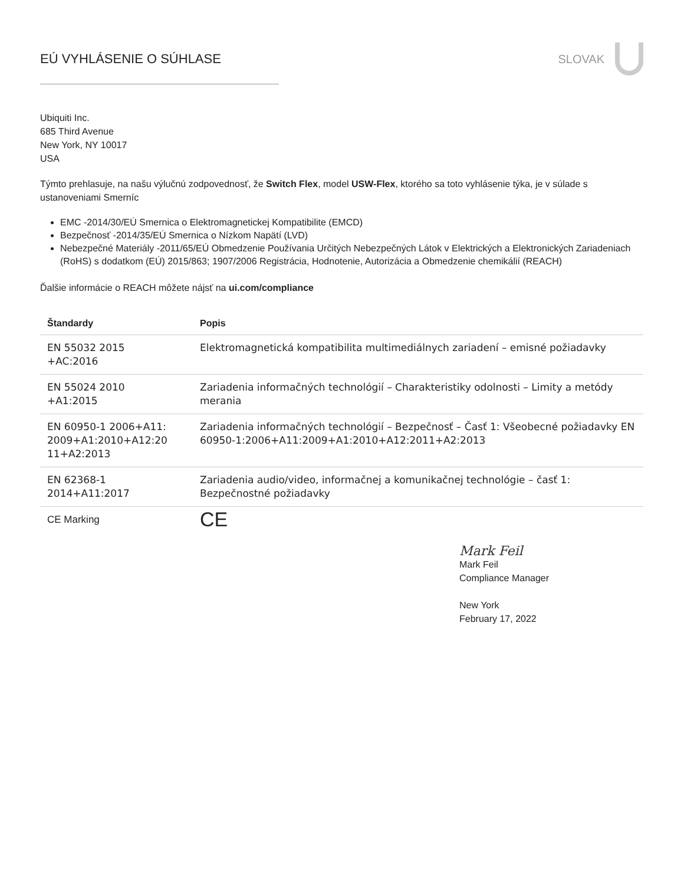EÚ VYHLÁSENIE O SÚHLASE SLOVAK
Ubiquiti Inc.
685 Third Avenue
New York, NY 10017
USA
Týmto prehlasuje, na našu výlučnú zodpovednosť, že Switch Flex, model USW-Flex, ktorého sa toto vyhlásenie týka, je v súlade s ustanoveniami Smerníc
EMC -2014/30/EÚ Smernica o Elektromagnetickej Kompatibilite (EMCD)
Bezpečnosť -2014/35/EÚ Smernica o Nízkom Napätí (LVD)
Nebezpečné Materiály -2011/65/EÚ Obmedzenie Používania Určitých Nebezpečných Látok v Elektrických a Elektronických Zariadeniach (RoHS) s dodatkom (EÚ) 2015/863; 1907/2006 Registrácia, Hodnotenie, Autorizácia a Obmedzenie chemikálií (REACH)
Ďalšie informácie o REACH môžete nájsť na ui.com/compliance
| Štandardy | Popis |
| --- | --- |
| EN 55032 2015 +AC:2016 | Elektromagnetická kompatibilita multimediálnych zariadení – emisné požiadavky |
| EN 55024 2010 +A1:2015 | Zariadenia informačných technológií – Charakteristiky odolnosti – Limity a metódy merania |
| EN 60950-1 2006+A11: 2009+A1:2010+A12:20 11+A2:2013 | Zariadenia informačných technológií – Bezpečnosť – Časť 1: Všeobecné požiadavky EN 60950-1:2006+A11:2009+A1:2010+A12:2011+A2:2013 |
| EN 62368-1 2014+A11:2017 | Zariadenia audio/video, informačnej a komunikačnej technológie – časť 1: Bezpečnostné požiadavky |
| CE Marking | CE |
Mark Feil
Mark Feil
Compliance Manager
New York
February 17, 2022